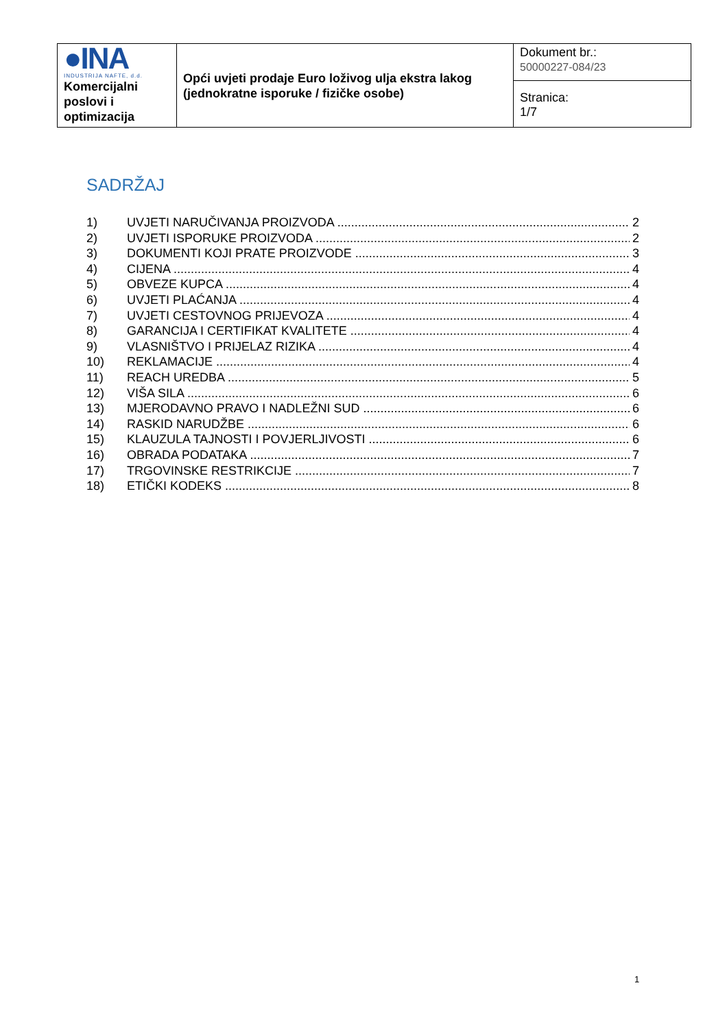| ●INA INDUSTRIJA NAFTE, d.d. Komercijalni poslovi i optimizacija | Opći uvjeti prodaje Euro loživog ulja ekstra lakog (jednokratne isporuke / fizičke osobe) | Dokument br.: 50000227-084/23 |
| | | Stranica: 1/7 |
SADRŽAJ
1) UVJETI NARUČIVANJA PROIZVODA 2
2) UVJETI ISPORUKE PROIZVODA 2
3) DOKUMENTI KOJI PRATE PROIZVODE 3
4) CIJENA 4
5) OBVEZE KUPCA 4
6) UVJETI PLAĆANJA 4
7) UVJETI CESTOVNOG PRIJEVOZA 4
8) GARANCIJA I CERTIFIKAT KVALITETE 4
9) VLASNIŠTVO I PRIJELAZ RIZIKA 4
10) REKLAMACIJE 4
11) REACH UREDBA 5
12) VIŠA SILA 6
13) MJERODAVNO PRAVO I NADLEŽNI SUD 6
14) RASKID NARUDŽBE 6
15) KLAUZULA TAJNOSTI I POVJERLJIVOSTI 6
16) OBRADA PODATAKA 7
17) TRGOVINSKE RESTRIKCIJE 7
18) ETIČKI KODEKS 8
1